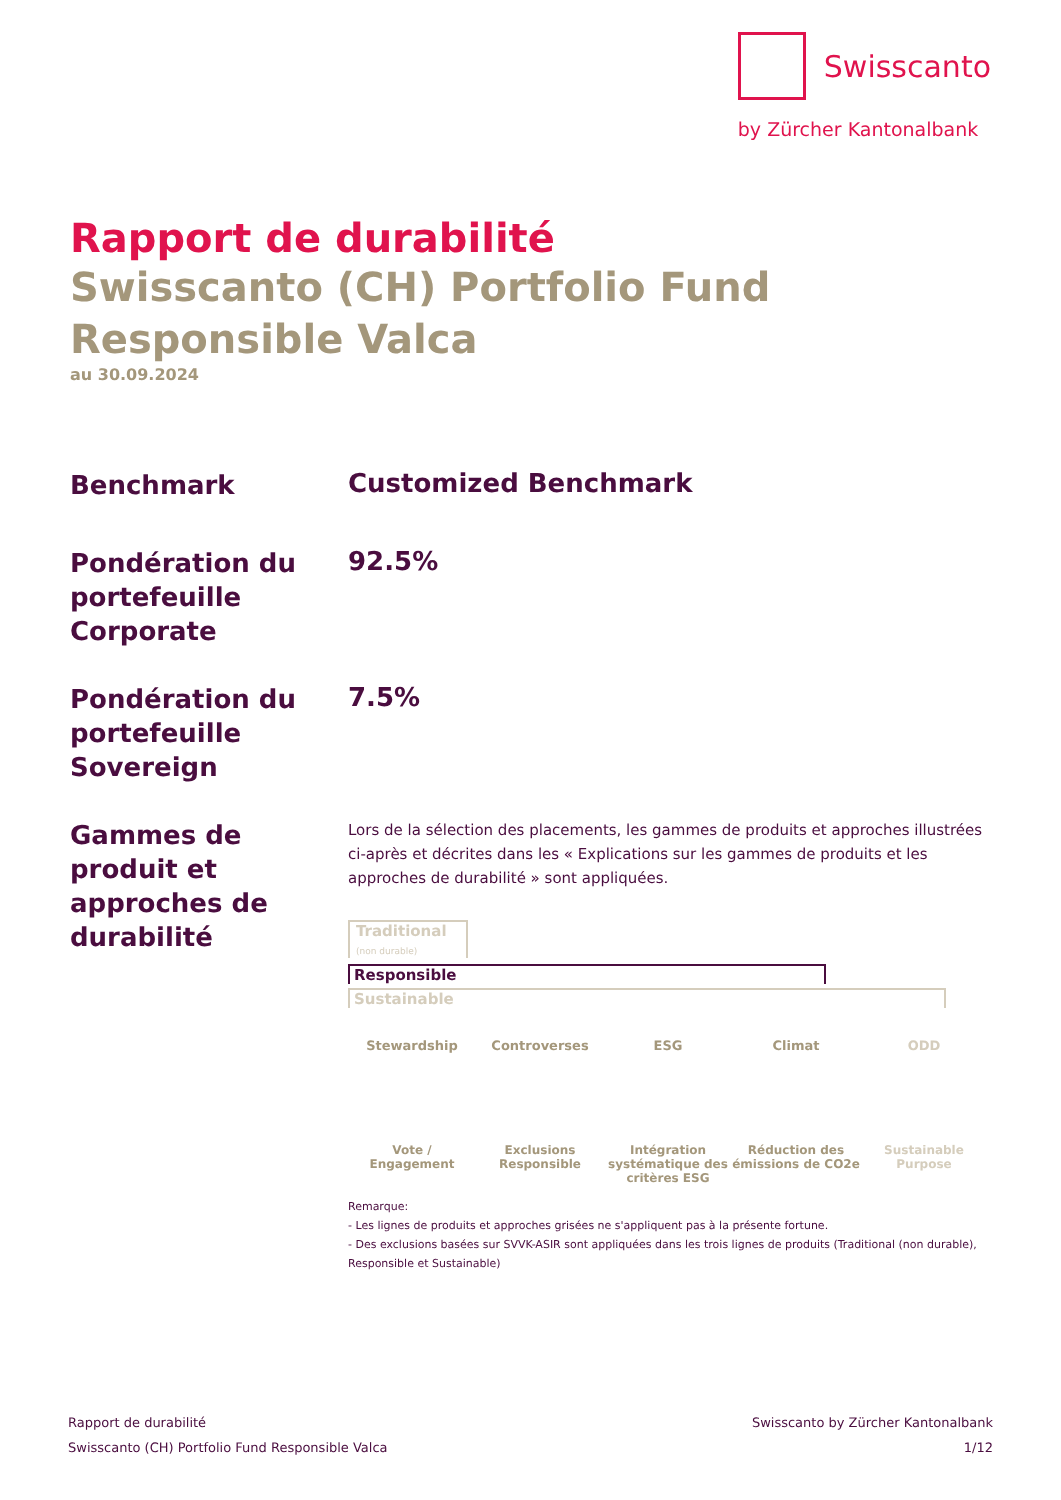Swisscanto
by Zürcher Kantonalbank
Rapport de durabilité
Swisscanto (CH) Portfolio Fund Responsible Valca
au 30.09.2024
Benchmark
Customized Benchmark
Pondération du portefeuille Corporate
92.5%
Pondération du portefeuille Sovereign
7.5%
Gammes de produit et approches de durabilité
Lors de la sélection des placements, les gammes de produits et approches illustrées ci-après et décrites dans les « Explications sur les gammes de produits et les approches de durabilité » sont appliquées.
Traditional
(non durable)
Responsible
Sustainable
Stewardship
Vote /
Engagement
Controverses
Exclusions
Responsible
ESG
Intégration systématique des critères ESG
Climat
Réduction des émissions de CO2e
ODD
Sustainable
Purpose
Remarque:
- Les lignes de produits et approches grisées ne s'appliquent pas à la présente fortune.
- Des exclusions basées sur SVVK-ASIR sont appliquées dans les trois lignes de produits (Traditional (non durable), Responsible et Sustainable)
Rapport de durabilité
Swisscanto (CH) Portfolio Fund Responsible Valca
Swisscanto by Zürcher Kantonalbank
1/12